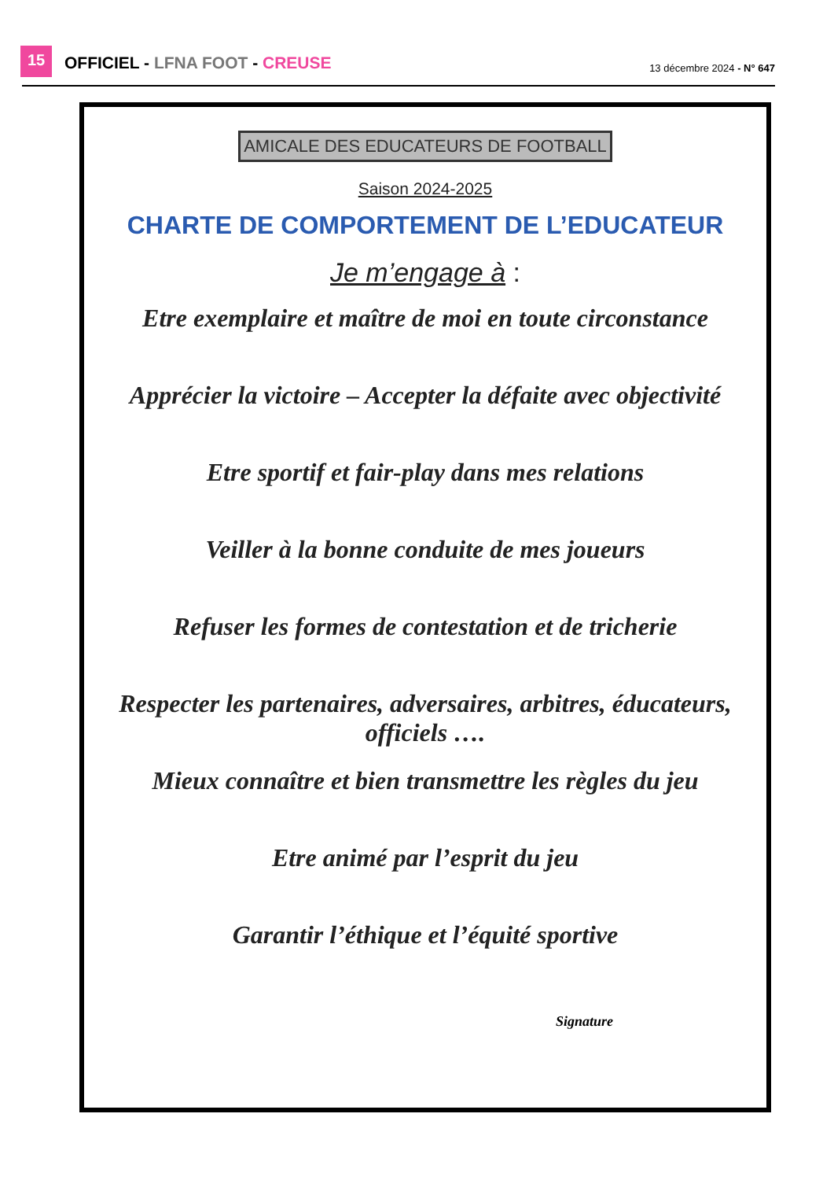15
OFFICIEL - LFNA FOOT - CREUSE
13 décembre 2024 - N° 647
AMICALE DES EDUCATEURS DE FOOTBALL
Saison 2024-2025
CHARTE DE COMPORTEMENT DE L’EDUCATEUR
Je m’engage à :
Etre exemplaire et maître de moi en toute circonstance
Apprécier la victoire – Accepter la défaite avec objectivité
Etre sportif et fair-play dans mes relations
Veiller à la bonne conduite de mes joueurs
Refuser les formes de contestation et de tricherie
Respecter les partenaires, adversaires, arbitres, éducateurs, officiels ….
Mieux connaître et bien transmettre les règles du jeu
Etre animé par l’esprit du jeu
Garantir l’éthique et l’équité sportive
Signature